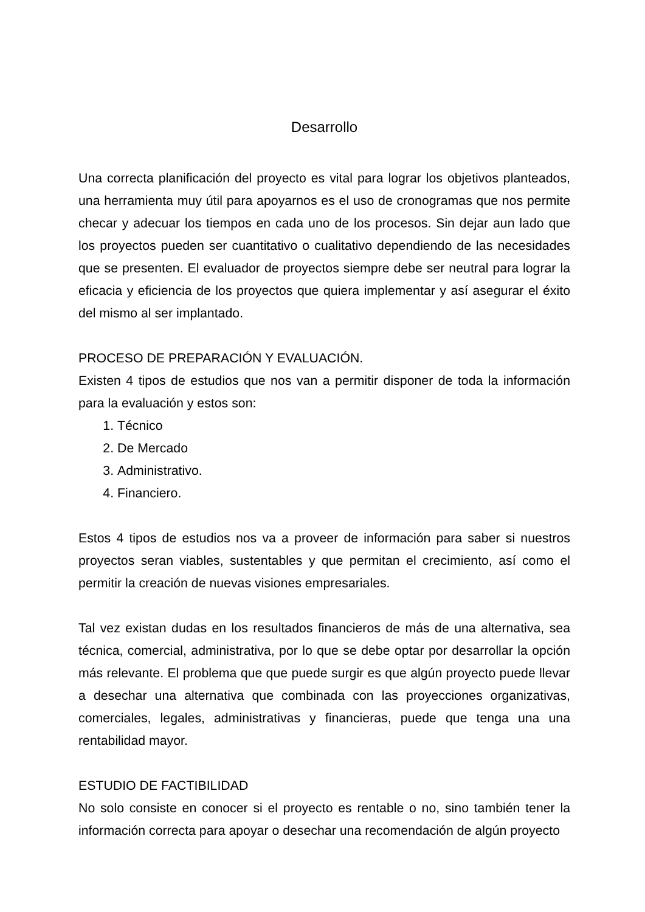Desarrollo
Una correcta planificación del proyecto es vital para lograr los objetivos planteados, una herramienta muy útil para apoyarnos es el uso de cronogramas que nos permite checar y adecuar los tiempos en cada uno de los procesos. Sin dejar aun lado que los proyectos pueden ser cuantitativo o cualitativo dependiendo de las necesidades que se presenten. El evaluador de proyectos siempre debe ser neutral para lograr la eficacia y eficiencia de los proyectos que quiera implementar y así asegurar el éxito del mismo al ser implantado.
PROCESO DE PREPARACIÓN Y EVALUACIÓN.
Existen 4 tipos de estudios que nos van a permitir disponer de toda la información para la evaluación y estos son:
1. Técnico
2. De Mercado
3. Administrativo.
4. Financiero.
Estos 4 tipos de estudios nos va a proveer de información para saber si nuestros proyectos seran viables, sustentables y que permitan el crecimiento, así como el permitir la creación de nuevas visiones empresariales.
Tal vez existan dudas en los resultados financieros de más de una alternativa, sea técnica, comercial, administrativa, por lo que se debe optar por desarrollar la opción más relevante. El problema que que puede surgir es que algún proyecto puede llevar a desechar una alternativa que combinada con las proyecciones organizativas, comerciales, legales, administrativas y financieras, puede que tenga una una rentabilidad mayor.
ESTUDIO DE FACTIBILIDAD
No solo consiste en conocer si el proyecto es rentable o no, sino también tener la información correcta para apoyar o desechar una recomendación de algún proyecto